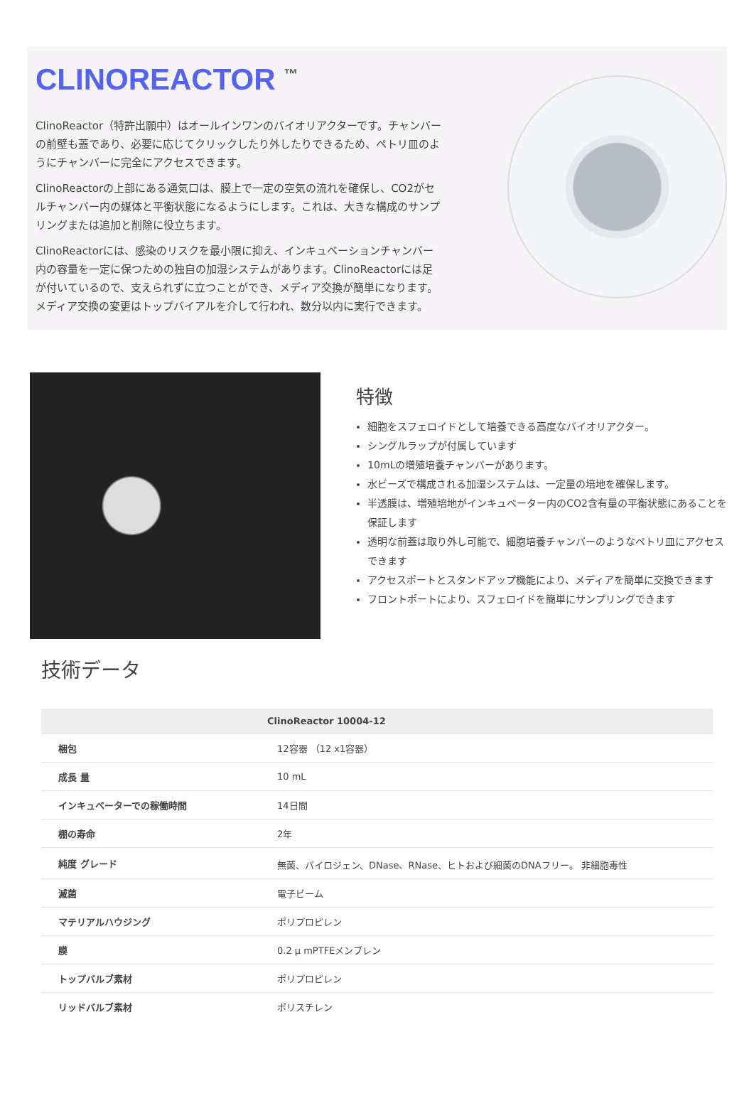CLINOREACTOR <sup>™</sup>
ClinoReactor（特許出願中）はオールインワンのバイオリアクターです。チャンバーの前壁も蓋であり、必要に応じてクリックしたり外したりできるため、ペトリ皿のようにチャンバーに完全にアクセスできます。
ClinoReactorの上部にある通気口は、膜上で一定の空気の流れを確保し、CO2がセルチャンバー内の媒体と平衡状態になるようにします。これは、大きな構成のサンプリングまたは追加と削除に役立ちます。
ClinoReactorには、感染のリスクを最小限に抑え、インキュベーションチャンバー内の容量を一定に保つための独自の加湿システムがあります。ClinoReactorには足が付いているので、支えられずに立つことができ、メディア交換が簡単になります。メディア交換の変更はトップバイアルを介して行われ、数分以内に実行できます。
特徴
細胞をスフェロイドとして培養できる高度なバイオリアクター。
シングルラップが付属しています
10mLの増殖培養チャンバーがあります。
水ビーズで構成される加湿システムは、一定量の培地を確保します。
半透膜は、増殖培地がインキュベーター内のCO2含有量の平衡状態にあることを保証します
透明な前蓋は取り外し可能で、細胞培養チャンバーのようなペトリ皿にアクセスできます
アクセスポートとスタンドアップ機能により、メディアを簡単に交換できます
フロントポートにより、スフェロイドを簡単にサンプリングできます
技術データ
| | ClinoReactor 10004-12 |
| --- | --- |
| 梱包 | 12容器 （12 x1容器） |
| 成長 量 | 10 mL |
| インキュベーターでの稼働時間 | 14日間 |
| 棚の寿命 | 2年 |
| 純度 グレード | 無菌、パイロジェン、DNase、RNase、ヒトおよび細菌のDNAフリー。 非細胞毒性 |
| 滅菌 | 電子ビーム |
| マテリアルハウジング | ポリプロピレン |
| 膜 | 0.2 μ mPTFEメンブレン |
| トップバルブ素材 | ポリプロピレン |
| リッドバルブ素材 | ポリスチレン |